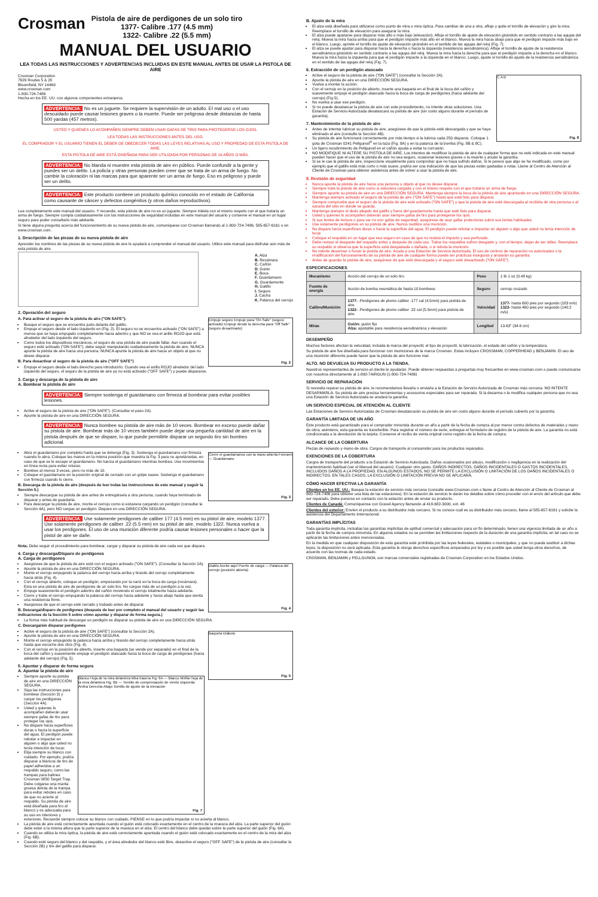Crosman
Pistola de aire de perdigones de un solo tiro
1377- Calibre .177 (4.5 mm)
1322- Calibre .22 (5.5 mm)
MANUAL DEL USUARIO
LEA TODAS LAS INSTRUCCIONES Y ADVERTENCIAS INCLUIDAS EN ESTE MANUAL ANTES DE USAR LA PISTOLA DE AIRE
Crosman Corporation
7629 Routes 5 & 20
Bloomfield, NY 14469
www.crosman.com
1-800-724-7486
Hecha en los EE. UU. con algunos componentes extranjeros.
ADVERTENCIA: No es un juguete. Se requiere la supervisión de un adulto. El mal uso o el uso descuidado puede causar lesiones graves o la muerte. Puede ser peligrosa desde distancias de hasta 500 yardas (457 metros).
USTED Y QUIENES LO ACOMPAÑEN SIEMPRE DEBEN USAR GAFAS DE TIRO PARA PROTEGERSE LOS OJOS.
LEA TODAS LAS INSTRUCCIONES ANTES DEL USO.
EL COMPRADOR Y EL USUARIO TIENEN EL DEBER DE OBEDECER TODAS LAS LEYES RELATIVAS AL USO Y PROPIEDAD DE ESTA PISTOLA DE AIRE.
ESTA PISTOLA DE AIRE ESTÁ DISEÑADA PARA SER UTILIZADA POR PERSONAS DE 16 AÑOS O MÁS.
ADVERTENCIA: No blanda ni muestre esta pistola de aire en público. Puede confundir a la gente y puedes ser un delito. La policía y otras personas pueden creer que se trata de un arma de fuego. No cambie la coloración ni las marcas para que aparente ser un arma de fuego. Eso es peligroso y puede ser un delito.
ADVERTENCIA: Este producto contiene un producto químico conocido en el estado de California como causante de cáncer y defectos congénitos (y otros daños reproductivos).
Lea completamente este manual del usuario. Y recuerde, esta pistola de aire no es un juguete. Siempre trátela con el mismo respeto con el que trataría un arma de fuego. Siempre cumpla cuidadosamente con las instrucciones de seguridad incluidas en este manual del usuario y conserve el manual en un lugar seguro para poder consultarlo más adelante.
Si tiene alguna pregunta acerca del funcionamiento de su nueva pistola de aire, comuníquese con Crosman llamando al 1-800-724-7486, 585-657-6161 o en www.crosman.com.
1. Descripción de las piezas de su nueva pistola de aire
Aprender los nombres de las piezas de su nueva pistola de aire le ayudará a comprender el manual del usuario. Utilice este manual para disfrutar aún más de esta pistola de aire.
A. Alza
B. Recámara
C. Cañón
D. Guión
E. Boca
F. Guardamano
G. Guardamonte
H. Gatillo
I. Seguro
J. Cacha
K. Palanca del cerrojo
2. Operación del seguro
Empuje seguro Empuje para "On Safe" (seguro activado) Empuje desde la derecha para "Off Safe" (seguro desactivado)
Fig. 2
A. Para activar el seguro de la pistola de aire ("ON SAFE"):
Busque el seguro que se encuentra justo delante del gatillo.
Empuje el seguro desde el lado izquierdo en (Fig. 2). El seguro no se encuentra activado ("ON SAFE") a menos que se haya empujado completamente hacia adentro y que NO se vea el anillo ROJO que está alrededor del lado izquierdo del seguro.
Como todos los dispositivos mecánicos, el seguro de una pistola de aire puede fallar. Aun cuando el seguro esté activado ("ON SAFE"), debe seguir manipulando cuidadosamente la pistola de aire. NUNCA apunte la pistola de aire hacia una persona. NUNCA apunte la pistola de aire hacia un objeto al que no desee disparar.
B. Para desactivar el seguro de la pistola de aire ("OFF SAFE")
Empuje el seguro desde el lado derecho para introducirlo. Cuando vea el anillo ROJO alrededor del lado izquierdo del seguro, el seguro de la pistola de aire ya no está activado ("OFF SAFE") y puede dispararse.
3. Carga y descarga de la pistola de aire
A. Bombear la pistola de aire
ADVERTENCIA: Siempre sostenga el guardamano con firmeza al bombear para evitar posibles lesiones.
Active el seguro de la pistola de aire ("ON SAFE"). (Consultar el paso 2A).
Apunte la pistola de aire en una DIRECCIÓN SEGURA.
ADVERTENCIA: Nunca bombee su pistola de aire más de 10 veces. Bombear en exceso puede dañar su pistola de aire. Bombear más de 10 veces también puede dejar una pequeña cantidad de aire en la pistola después de que se dispare, lo que puede permitirle disparar un segundo tiro sin bombeo adicional.
Cierre el guardamanos con la mano abierta Forearm — Guardamano
Fig. 3
Abra el guardamano por completo hasta que se detenga (Fig. 3). Sostenga el guardamano con firmeza cuando lo abra. Coloque las manos en la misma posición que muestra la Fig. 3 para no apretárselas, en caso de que se le escape el guardamano. No tuerza el guardamano mientras bombea. Use movimientos en línea recta para evitar roturas.
Bombee al menos 3 veces, pero no más de 10.
Coloque el guardamano en la posición original de cerrado con un golpe suave. Sostenga el guardamano con firmeza cuando lo cierre.
B. Descarga de la pistola de aire (después de leer todas las instrucciones de este manual y seguir la Sección 5.)
Siempre descargue su pistola de aire antes de entregársela a otra persona, cuando haya terminado de disparar y antes de guardarla.
Para descargar la pistola de aire, monte el cerrojo como si estuviera cargando un perdigón (consultar la Sección 4A), pero NO cargue un perdigón. Dispare en una DIRECCIÓN SEGURA.
ADVERTENCIA: Use solamente perdigones de caliber 177 (4.5 mm) en su pistol de aire, modelo 1377. Use solamente perdigones de caliber .22 (5.5 mm) en su pistol de aire, modelo 1322. Nunca vuelva a usar los perdigones. El uso de una munición diferente podría causar lesiones personales o hacer que la pistol de aire se dañe.
Nota: Debe seguir el procedimiento para bombear, cargar y disparar su pistola de aire cada vez que dispara.
4. Carga y descarga/Disparo de perdigones
A. Carga de perdigones
Diablo Aceite aquí Puerto de carga — Palanca del cerrojo (posición abierta)
Fig. 4
Asegúrese de que la pistola de aire esté con el seguro activado ("ON SAFE"). (Consultar la Sección 2A).
Apunte la pistola de aire en una DIRECCIÓN SEGURA.
Monte el cerrojo empujando la palanca del cerrojo hacia arriba y tirando del cerrojo completamente hacia atrás (Fig. 4).
Con el cerrojo abierto, coloque un perdigón, empezando por la nariz en la boca de carga (recámara). Esta es una pistola de aire de perdigones de un solo tiro. No cargue más de un perdigón a la vez.
Empuje suavemente el perdigón adentro del cañón moviendo el cerrojo totalmente hacia adelante.
Cierre y trabe el cerrojo empujando la palanca del cerrojo hacia adelante y hacia abajo hasta que sienta una resistencia firme.
Asegúrese de que el cerrojo esté cerrado y trabado antes de disparar.
B. Descarga/disparo de perdigones (después de leer por completo el manual del usuario y seguir las indicaciones de la Sección 5 sobre cómo apuntar y disparar de forma segura.)
La forma más habitual de descargar un perdigón es disparar su pistola de aire en una DIRECCIÓN SEGURA.
C. Descarga/sin disparar perdigones
Baqueta Diábolo
Fig. 5
Active el seguro de la pistola de aire ("ON SAFE") (consultar la Sección 2A).
Apunte la pistola de aire en una DIRECCIÓN SEGURA.
Monte el cerrojo empujando la palanca hacia arriba y tirando del cerrojo completamente hacia atrás hasta que escuche dos clics (Fig. 4).
Con el cerrojo en la posición de abierto, inserte una baqueta (se vende por separado) en el final de la boca del cañón y suavemente empuje el perdigón atascado hacia la boca de carga de perdigones (hacia adelante del cerrojo) (Fig. 5).
5. Apuntar y disparar de forma segura
A. Apuntar la pistola de aire
Blanco Hoja de la mira delantera Mira trasera Fig. 6A — Blanco Mirilla Hoja de la mira delantera Fig. 6B — Tornillo de compensación de viento Izquierda Arriba Derecha Abajo Tornillo de ajuste de la elevación
Fig. 7
Siempre apunte su pistola de aire en una DIRECCIÓN SEGURA.
Siga las instrucciones para bombear (Sección 3) y cargar los perdigones (Sección 4A).
Usted y quienes lo acompañen deberán usar siempre gafas de tiro para proteger los ojos.
No dispare hacia superficies duras o hacia la superficie del agua. El perdigón puede rebotar e impactar en alguien o algo que usted no tenía intención de tocar.
Elija siempre su blanco con cuidado. Por ejemplo, podría disparar a blancos de tiro de papel adheridos a un respaldo seguro, como las trampas para balines Crosman 0850 Target Trap. Debe colgarse una manta gruesa detrás de la trampa para evitar rebotes en caso de que no acierte al respaldo. Su pistola de aire está diseñada para tiro al blanco y es adecuada para su uso en interiores y exteriores. Recuerde siempre colocar su blanco con cuidado. PIENSE en lo que podría impactar si no acierta al blanco.
La pistola de aire está correctamente apuntada cuando el guión está colocado exactamente en el centro de la muesca del alza. La parte superior del guión debe estar a la misma altura que la parte superior de la muesca en el alza. El centro del blanco debe quedar sobre la parte superior del guión (Fig. 6A).
Cuando se utiliza la mira óptica, la pistola de aire está correctamente apuntada cuando el guión está colocado exactamente en el centro de la mira del alza (Fig. 6B).
Cuando esté seguro del blanco y del respaldo, y el área alrededor del blanco esté libre, desactive el seguro ("OFF SAFE") de la pistola de aire (consultar la Sección 2B) y tire del gatillo para disparar.
B. Ajuste de la mira
El alza está diseñada para utilizarse como punto de mira o mira óptica. Para cambiar de una a otra, afloje y quite el tornillo de elevación y gire la mira. Reemplace el tornillo de elevación para asegurar la mira.
El alza puede ajustarse para disparar más alto o más bajo (elevación). Afloje el tornillo de ajuste de elevación girándolo en sentido contrario a las agujas del reloj. Mueva la mira hacia arriba para que el perdigón impacte más alto en el blanco. Mueva la mira hacia abajo para que el perdigón impacte más bajo en el blanco. Luego, apriete el tornillo de ajuste de elevación girándolo en el sentido de las agujas del reloj (Fig. 7).
El alza se puede ajustar para disparar hacia la derecha o hacia la izquierda (resistencia aerodinámica). Afloje el tornillo de ajuste de la resistencia aerodinámica girándolo en sentido contrario a las agujas del reloj. Mueva la mira hacia la derecha para que el perdigón impacte a la derecha en el blanco. Mueva la mira hacia la izquierda para que el perdigón impacte a la izquierda en el blanco. Luego, ajuste el tornillo de ajuste de la resistencia aerodinámica en el sentido de las agujas del reloj (Fig. 7).
6. Extracción de un perdigón atascado
C A B
Fig. 8
Active el seguro de la pistola de aire ("ON SAFE") (consultar la Sección 2A).
Apunte la pistola de aire en una DIRECCIÓN SEGURA.
Vuelva a montar la acción.
Con el cerrojo en la posición de abierto, inserte una baqueta en el final de la boca del cañón y suavemente empuje el perdigón atascado hacia la boca de carga de perdigones (hacia adelante del cerrojo) (Fig 5).
No vuelva a usar ese perdigón.
Si no puede desatascar la pistola de aire con este procedimiento, no intente otras soluciones. Una Estación de Servicio Autorizada desatascará su pistola de aire (sin costo alguno durante el período de garantía).
7. Mantenimiento de la pistola de aire
Antes de intentar lubricar su pistola de aire, asegúrese de que la pistola esté descargada y que se haya eliminado el aire (consulte la Sección 4B).
Su pistola de aire funcionará correctamente por más tiempo si la lubrica cada 250 disparos. Coloque 1 gota de Crosman 0241 Pellgunoil<sup>®</sup> en la taza (Fig. 8A) y en la palanca de la bomba (Fig. 8B & 8C).
Un ligero recubrimiento de Pellgunoil en el cañón ayuda a evitar la corrosión.
NO MODIFIQUE NI ALTERE SU PISTOLA DE AIRE. Los intentos de modificar la pistola de aire de cualquier forma que no esté indicada en este manual pueden hacer que el uso de la pistola de aire no sea seguro, ocasionar lesiones graves o la muerte y anular la garantía.
Si se le cae la pistola de aire, inspeccione visualmente para comprobar que no haya sufrido daños. Si le parece que algo se ha modificado, como por ejemplo que el gatillo está más corto o más suave, podría ser una indicación de que las piezas están gastadas o rotas. Llame al Centro de Atención al Cliente de Crosman para obtener asistencia antes de volver a usar la pistola de aire.
8. Revisión de seguridad
Nunca apunte la pistola de aire hacia una persona u objeto al que no desee disparar.
Siempre trate la pistola de aire como si estuviera cargada y con el mismo respeto con el que trataría un arma de fuego.
Siempre apunte su pistola de aire en una DIRECCIÓN SEGURA. Mantenga siempre la boca de la pistola de aire apuntando en una DIRECCIÓN SEGURA.
Mantenga siempre activado el seguro de la pistola de aire ("ON SAFE") hasta que esté listo para disparar.
Siempre compruebe que el seguro de la pistola de aire esté activado ("ON SAFE") y que la pistola de aire esté descargada al recibirla de otra persona o al sacarla del sitio en donde se guarda.
Mantenga siempre el dedo alejado del gatillo y fuera del guardamonte hasta que esté listo para disparar.
Usted y quienes lo acompañen deberán usar siempre gafas de tiro para protegerse los ojos.
Si sus lentes de lectura o para ver no son gafas de seguridad, asegúrese de usar gafas protectoras sobre sus lentes habituales.
Use solamente perdigones en su pistola de aire. Nunca reutilice una munición.
No dispare hacia superficies duras o hacia la superficie del agua. El perdigón puede rebotar e impactar en alguien o algo que usted no tenía intención de tocar.
Coloque el respaldo en un lugar que sea seguro en caso de que no resista el impacto y sea perforado.
Debe revisar el desgaste del respaldo antes y después de cada uso. Todos los respaldos sufren desgaste y, con el tiempo, dejan de ser útiles. Reemplace su respaldo si observa que la superficie está desgastada o dañada, o si rebota la munición.
No intente desarmar o forzar la pistola de aire. Acuda a una Estación de Servicio Autorizada. El uso de centros de reparación no autorizados o la modificación del funcionamiento de su pistola de aire de cualquier forma puede ser prácticas inseguras y anularán su garantía.
Antes de guardar la pistola de aire, asegúrese de que esté descargada y el seguro esté desactivado ("ON SAFE").
ESPECIFICACIONES
| Mecanismo | Acción del cerrojo de un solo tiro | Peso | 1 lb 1 oz (0.48 kg) |
| Fuente de energía | Acción de bomba neumática de hasta 10 bombeos | Seguro | cerrojo cruzado |
| Calibre/Munición | 1377- .Perdigones de plomo caliber .177 cal (4.5mm) para pistola de aire. 1322- .Perdigones de plomo caliber .22 cal (5.5mm) para pistola de aire. | Velocidad | 1377- hasta 600 pies por segundo (183 m/s) 1322- hasta 460 pies por segundo (140.2 m/s) |
| Miras | Guión: guión fijo Alza: ajustable para resistencia aerodinámica y elevación | Longitud | 13.63" (34.6 cm) |
DESEMPEÑO
Muchos factores afectan la velocidad, incluida la marca del proyectil, el tipo de proyectil, la lubricación, el estado del cañón y la temperatura.
Su pistola de aire fue diseñada para funcionar con municiones de la marca Crosman. Estas incluyen CROSSMAN, COPPERHEAD y BENJAMIN. El uso de una munición diferente puede hacer que la pistola de aire funcione mal.
ALTO. NO DEVUELVA SU PRODUCTO A LA TIENDA.
Nuestros representantes de servicio al cliente le ayudarán. Puede obtener respuestas a preguntas muy frecuentes en www.crosman.com o puede comunicarse con nosotros directamente al 1-800-7AIRGUN (1-800-724-7486)
SERVICIO DE REPARACIÓN
Si necesita reparar su pistola de aire, le recomendamos llevarla o enviarla a la Estación de Servicio Autorizada de Crosman más cercana. NO INTENTE DESARMARLA. Su pistola de aire precisa herramientas y accesorios especiales para ser reparada. Si la desarma o la modifica cualquier persona que no sea una Estación de Servicio Autorizada se anulará la garantía.
UN SERVICIO ESPECIAL DE ATENCIÓN AL CLIENTE
Las Estaciones de Servicio Autorizadas de Crosman desatascarán su pistola de aire sin costo alguno durante el período cubierto por la garantía.
GARANTÍA LIMITADA DE UN AÑO
Este producto está garantizado para el comprador minorista durante un año a partir de la fecha de compra al por menor contra defectos de materiales y mano de obra; asimismo, esta garantía es transferible. Para registrar el número de serie, entregue el formulario de registro de la pistola de aire. La garantía no está condicionada a la devolución de la tarjeta. Conserve el recibo de venta original como registro de la fecha de compra.
ALCANCE DE LA COBERTURA
Piezas de repuesto y mano de obra. Cargos de transporte al consumidor para los productos reparados.
EXENCIONES DE LA COBERTURA
Cargos de transporte del producto a la Estación de Servicio Autorizada. Daños ocasionados por abuso, modificación o negligencia en la realización del mantenimiento habitual (ver el Manual del usuario). Cualquier otro gasto. DAÑOS INDIRECTOS, DAÑOS INCIDENTALES O GASTOS INCIDENTALES, INCLUIDOS DAÑOS A LA PROPIEDAD. EN ALGUNOS ESTADOS, NO SE PERMITE LA EXCLUSIÓN O LIMITACIÓN DE LOS DAÑOS INCIDENTALES O INDIRECTOS. EN TALES CASOS, LA EXCLUSIÓN O LIMITACIÓN PREVIA NO SE APLICARÁ.
CÓMO HACER EFECTIVA LA GARANTÍA
Clientes en los EE. UU.: Busque la estación de servicio más cercana (consulte www.Crosman.com o llame al Centro de Atención al Cliente de Crosman al 800-724-7486 para obtener una lista de las estaciones). En la estación de servicio le darán los detalles sobre cómo proceder con el envío del artículo que debe ser reparado. Debe ponerse en contacto con la estación antes de enviar su producto.
Clientes de Canadá: Comuníquense con Gravel Agency llamando al 418-682-3000, ext. 46
Clientes del exterior: Envíen el producto a su distribuidor más cercano. Si no conoce cuál es su distribuidor más cercano, llame al 585-657-6161 y solicite la asistencia del Departamento Internacional.
GARANTÍAS IMPLÍCITAS
Toda garantía implícita, incluidas las garantías implícitas de aptitud comercial y adecuación para un fin determinado, tienen una vigencia limitada de un año a partir de la fecha de compra minorista. En algunos estados no se permiten las limitaciones respecto de la duración de una garantía implícita; en tal caso no se aplicarán las limitaciones antes mencionadas.
En la medida en que cualquier disposición de esta garantía esté prohibida por las leyes federales, estatales o municipales, y que no pueda sustituir a dichas leyes, la disposición no será aplicada. Esta garantía le otorga derechos específicos amparados por ley y es posible que usted tenga otros derechos, de acuerdo con las normas de cada estado.
CROSMAN, BENJAMIN y PELLGUNOIL son marcas comerciales registradas de Crosman Corporation en los Estados Unidos.